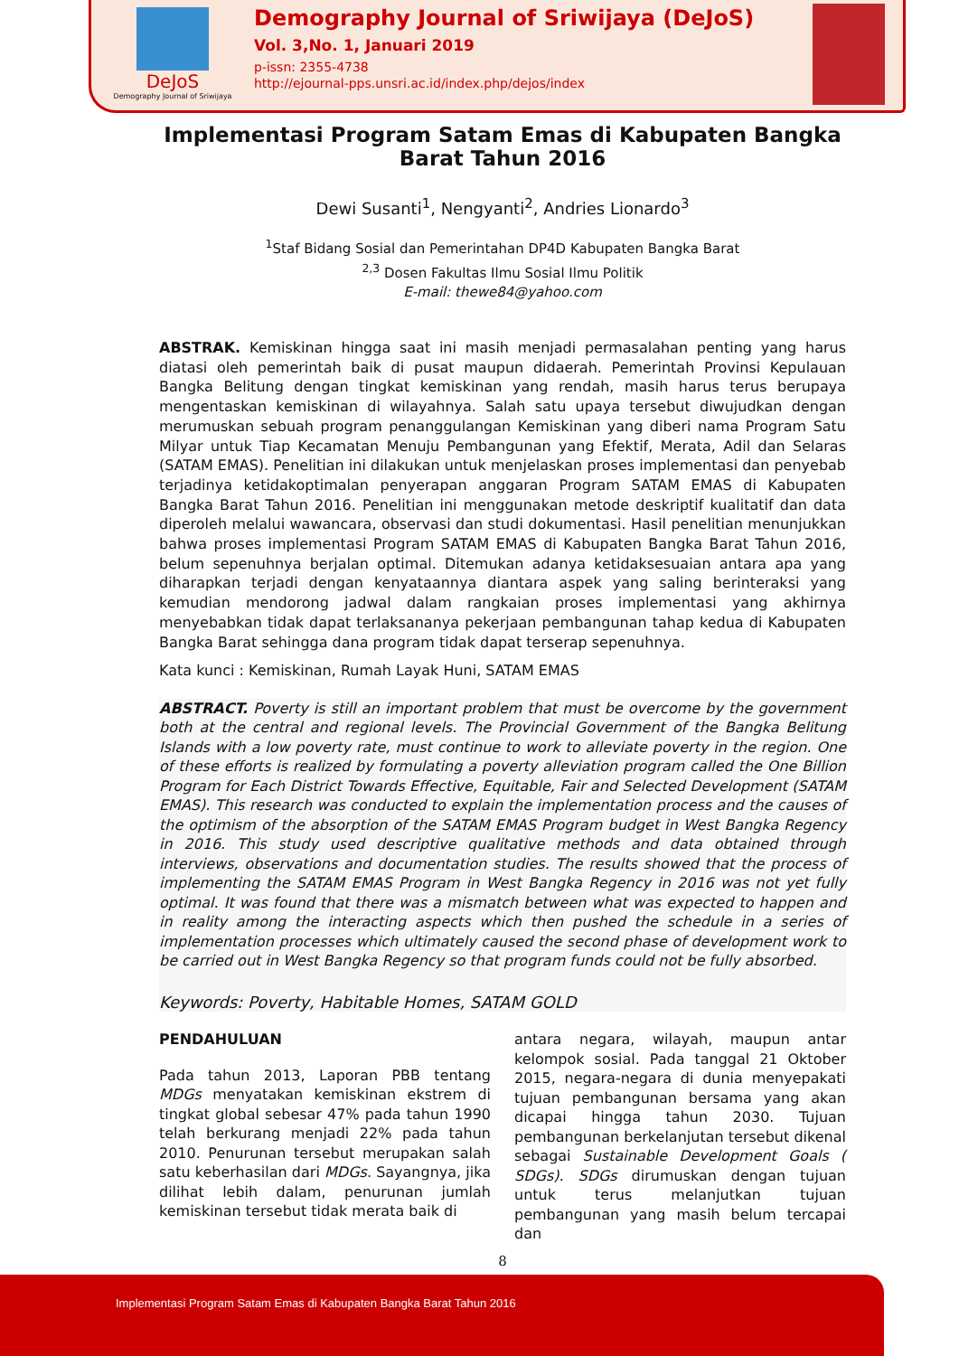DeJoS
Demography Journal of Sriwijaya
Demography Journal of Sriwijaya (DeJoS)
Vol. 3,No. 1, Januari 2019
p-issn: 2355-4738
http://ejournal-pps.unsri.ac.id/index.php/dejos/index
Implementasi Program Satam Emas di Kabupaten Bangka Barat Tahun 2016
Dewi Susanti<sup>1</sup>, Nengyanti<sup>2</sup>, Andries Lionardo<sup>3</sup>
<sup>1</sup> Staf Bidang Sosial dan Pemerintahan DP4D Kabupaten Bangka Barat
<sup>2,3</sup> Dosen Fakultas Ilmu Sosial Ilmu Politik
E-mail: thewe84@yahoo.com
ABSTRAK. Kemiskinan hingga saat ini masih menjadi permasalahan penting yang harus diatasi oleh pemerintah baik di pusat maupun didaerah. Pemerintah Provinsi Kepulauan Bangka Belitung dengan tingkat kemiskinan yang rendah, masih harus terus berupaya mengentaskan kemiskinan di wilayahnya. Salah satu upaya tersebut diwujudkan dengan merumuskan sebuah program penanggulangan Kemiskinan yang diberi nama Program Satu Milyar untuk Tiap Kecamatan Menuju Pembangunan yang Efektif, Merata, Adil dan Selaras (SATAM EMAS). Penelitian ini dilakukan untuk menjelaskan proses implementasi dan penyebab terjadinya ketidakoptimalan penyerapan anggaran Program SATAM EMAS di Kabupaten Bangka Barat Tahun 2016. Penelitian ini menggunakan metode deskriptif kualitatif dan data diperoleh melalui wawancara, observasi dan studi dokumentasi. Hasil penelitian menunjukkan bahwa proses implementasi Program SATAM EMAS di Kabupaten Bangka Barat Tahun 2016, belum sepenuhnya berjalan optimal. Ditemukan adanya ketidaksesuaian antara apa yang diharapkan terjadi dengan kenyataannya diantara aspek yang saling berinteraksi yang kemudian mendorong jadwal dalam rangkaian proses implementasi yang akhirnya menyebabkan tidak dapat terlaksananya pekerjaan pembangunan tahap kedua di Kabupaten Bangka Barat sehingga dana program tidak dapat terserap sepenuhnya.
Kata kunci : Kemiskinan, Rumah Layak Huni, SATAM EMAS
ABSTRACT. Poverty is still an important problem that must be overcome by the government both at the central and regional levels. The Provincial Government of the Bangka Belitung Islands with a low poverty rate, must continue to work to alleviate poverty in the region. One of these efforts is realized by formulating a poverty alleviation program called the One Billion Program for Each District Towards Effective, Equitable, Fair and Selected Development (SATAM EMAS). This research was conducted to explain the implementation process and the causes of the optimism of the absorption of the SATAM EMAS Program budget in West Bangka Regency in 2016. This study used descriptive qualitative methods and data obtained through interviews, observations and documentation studies. The results showed that the process of implementing the SATAM EMAS Program in West Bangka Regency in 2016 was not yet fully optimal. It was found that there was a mismatch between what was expected to happen and in reality among the interacting aspects which then pushed the schedule in a series of implementation processes which ultimately caused the second phase of development work to be carried out in West Bangka Regency so that program funds could not be fully absorbed.
Keywords: Poverty, Habitable Homes, SATAM GOLD
PENDAHULUAN
Pada tahun 2013, Laporan PBB tentang MDGs menyatakan kemiskinan ekstrem di tingkat global sebesar 47% pada tahun 1990 telah berkurang menjadi 22% pada tahun 2010. Penurunan tersebut merupakan salah satu keberhasilan dari MDGs. Sayangnya, jika dilihat lebih dalam, penurunan jumlah kemiskinan tersebut tidak merata baik di
antara negara, wilayah, maupun antar kelompok sosial. Pada tanggal 21 Oktober 2015, negara-negara di dunia menyepakati tujuan pembangunan bersama yang akan dicapai hingga tahun 2030. Tujuan pembangunan berkelanjutan tersebut dikenal sebagai Sustainable Development Goals ( SDGs). SDGs dirumuskan dengan tujuan untuk terus melanjutkan tujuan pembangunan yang masih belum tercapai dan
8
Implementasi Program Satam Emas di Kabupaten Bangka Barat Tahun 2016